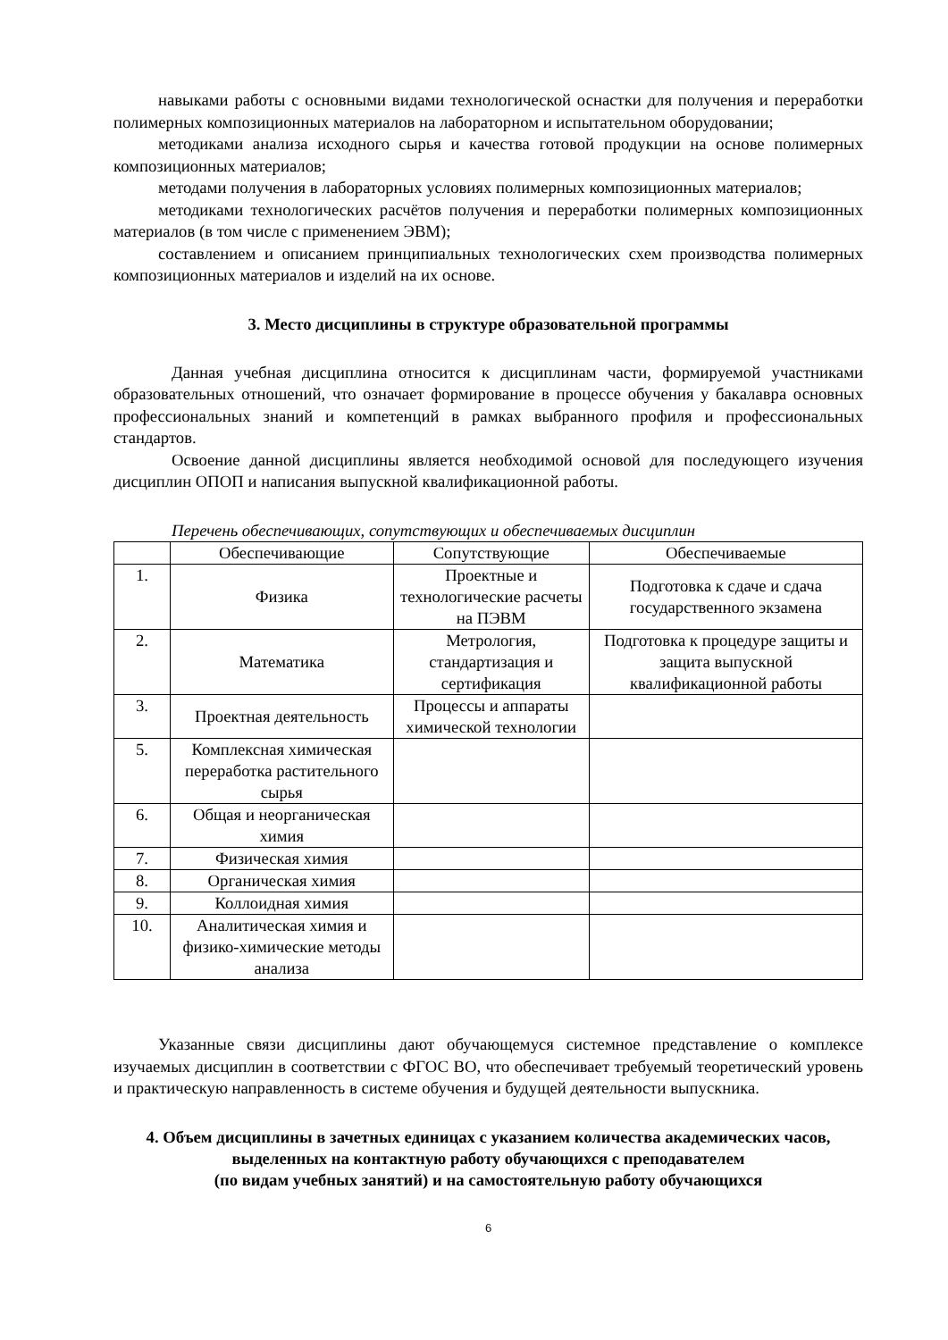навыками работы с основными видами технологической оснастки для получения и переработки полимерных композиционных материалов на лабораторном и испытательном оборудовании;
методиками анализа исходного сырья и качества готовой продукции на основе полимерных композиционных материалов;
методами получения в лабораторных условиях полимерных композиционных материалов;
методиками технологических расчётов получения и переработки полимерных композиционных материалов (в том числе с применением ЭВМ);
составлением и описанием принципиальных технологических схем производства полимерных композиционных материалов и изделий на их основе.
3. Место дисциплины в структуре образовательной программы
Данная учебная дисциплина относится к дисциплинам части, формируемой участниками образовательных отношений, что означает формирование в процессе обучения у бакалавра основных профессиональных знаний и компетенций в рамках выбранного профиля и профессиональных стандартов.
Освоение данной дисциплины является необходимой основой для последующего изучения дисциплин ОПОП и написания выпускной квалификационной работы.
Перечень обеспечивающих, сопутствующих и обеспечиваемых дисциплин
| | Обеспечивающие | Сопутствующие | Обеспечиваемые |
| 1. | Физика | Проектные и технологические расчеты на ПЭВМ | Подготовка к сдаче и сдача государственного экзамена |
| 2. | Математика | Метрология, стандартизация и сертификация | Подготовка к процедуре защиты и защита выпускной квалификационной работы |
| 3. | Проектная деятельность | Процессы и аппараты химической технологии | |
| 5. | Комплексная химическая переработка растительного сырья | | |
| 6. | Общая и неорганическая химия | | |
| 7. | Физическая химия | | |
| 8. | Органическая химия | | |
| 9. | Коллоидная химия | | |
| 10. | Аналитическая химия и физико-химические методы анализа | | |
Указанные связи дисциплины дают обучающемуся системное представление о комплексе изучаемых дисциплин в соответствии с ФГОС ВО, что обеспечивает требуемый теоретический уровень и практическую направленность в системе обучения и будущей деятельности выпускника.
4. Объем дисциплины в зачетных единицах с указанием количества академических часов, выделенных на контактную работу обучающихся с преподавателем
(по видам учебных занятий) и на самостоятельную работу обучающихся
6